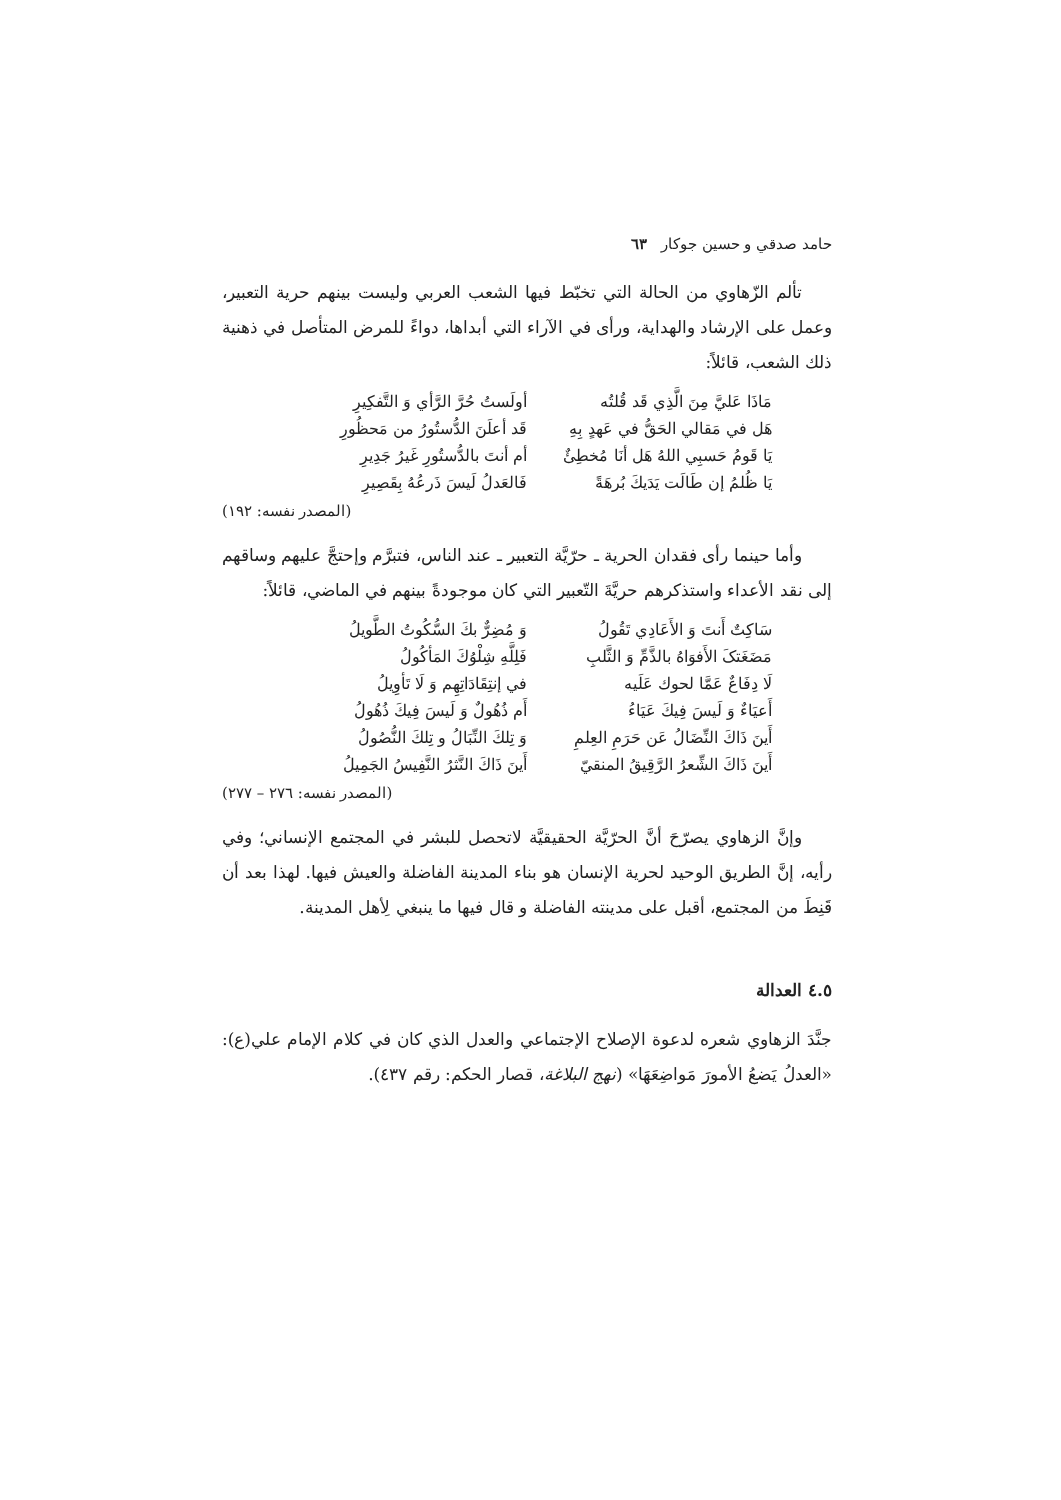حامد صدقي و حسين جوكار ٦٣
تألم الزّهاوي من الحالة التي تخبّط فيها الشعب العربي وليست بينهم حرية التعبير، وعمل على الإرشاد والهداية، ورأى في الآراء التي أبداها، دواءً للمرض المتأصل في ذهنية ذلك الشعب، قائلاً:
| مَاذَا عَليَّ مِنَ الَّذِي قَد قُلتُه | أولَستُ حُرَّ الرَّأي وَ التَّفكِيرِ |
| هَل في مَقالي الحَقُّ في عَهدٍ بِهِ | قَد أعلَنَ الدُّستُورُ من مَحظُورِ |
| يَا قَومُ حَسبِي اللهُ هَل أنَا مُخطِئٌ | أم أنتَ بالدُّستُورِ غَيرُ جَدِيرِ |
| يَا ظُلمُ إن طَالَت يَدَيكَ بُرهَةً | فَالعَدلُ لَيسَ ذَرعُهُ بِقَصِيرِ |
(المصدر نفسه: ١٩٢)
وأما حينما رأى فقدان الحرية ـ حرّيَّة التعبير ـ عند الناس، فتبرَّم وإحتجَّ عليهم وساقهم إلى نقد الأعداء واستذكرهم حريَّةَ التّعبير التي كان موجودةً بينهم في الماضي، قائلاً:
| سَاكِتٌ أَنتَ وَ الأَعَادِي تَقُولُ | وَ مُضِرٌّ بكَ السُّكُوتُ الطَّويلُ |
| مَضَغَتکَ الأَفوَاهُ بالذَّمِّ وَ الثَّلبِ | فَلِلَّهِ شِلْوُكَ المَأكُولُ |
| لَا دِفَاعٌ عَمَّا لحوك عَلَيه | في إنتِقَادَاتِهِم وَ لَا تَأوِيلُ |
| أَعيَاءٌ وَ لَيسَ فِيكَ عَيَاءُ | أَم ذُهُولٌ وَ لَيسَ فِيكَ ذُهُولُ |
| أَينَ ذَاكَ النِّضَالُ عَن حَرَمِ العِلمِ | وَ تِلكَ النِّبَالُ و تِلكَ النُّصُولُ |
| أَينَ ذَاكَ الشِّعرُ الرَّقِيقُ المنقيّ | أَينَ ذَاكَ النَّثرُ النَّفِيسُ الجَمِيلُ |
(المصدر نفسه: ٢٧٦ – ٢٧٧)
وإنَّ الزهاوي يصرّحَ أنَّ الحرّيَّة الحقيقيَّة لاتحصل للبشر في المجتمع الإنساني؛ وفي رأيه، إنَّ الطريق الوحيد لحرية الإنسان هو بناء المدينة الفاضلة والعيش فيها. لهذا بعد أن قَنِطَ من المجتمع، أقبل على مدينته الفاضلة و قال فيها ما ينبغي لِأهل المدينة.
٤.٥ العدالة
جنَّدَ الزهاوي شعره لدعوة الإصلاح الإجتماعي والعدل الذي كان في كلام الإمام علي(ع): «العدلُ يَضعُ الأمورَ مَواضِعَهَا» (نهج البلاغة، قصار الحكم: رقم ٤٣٧).